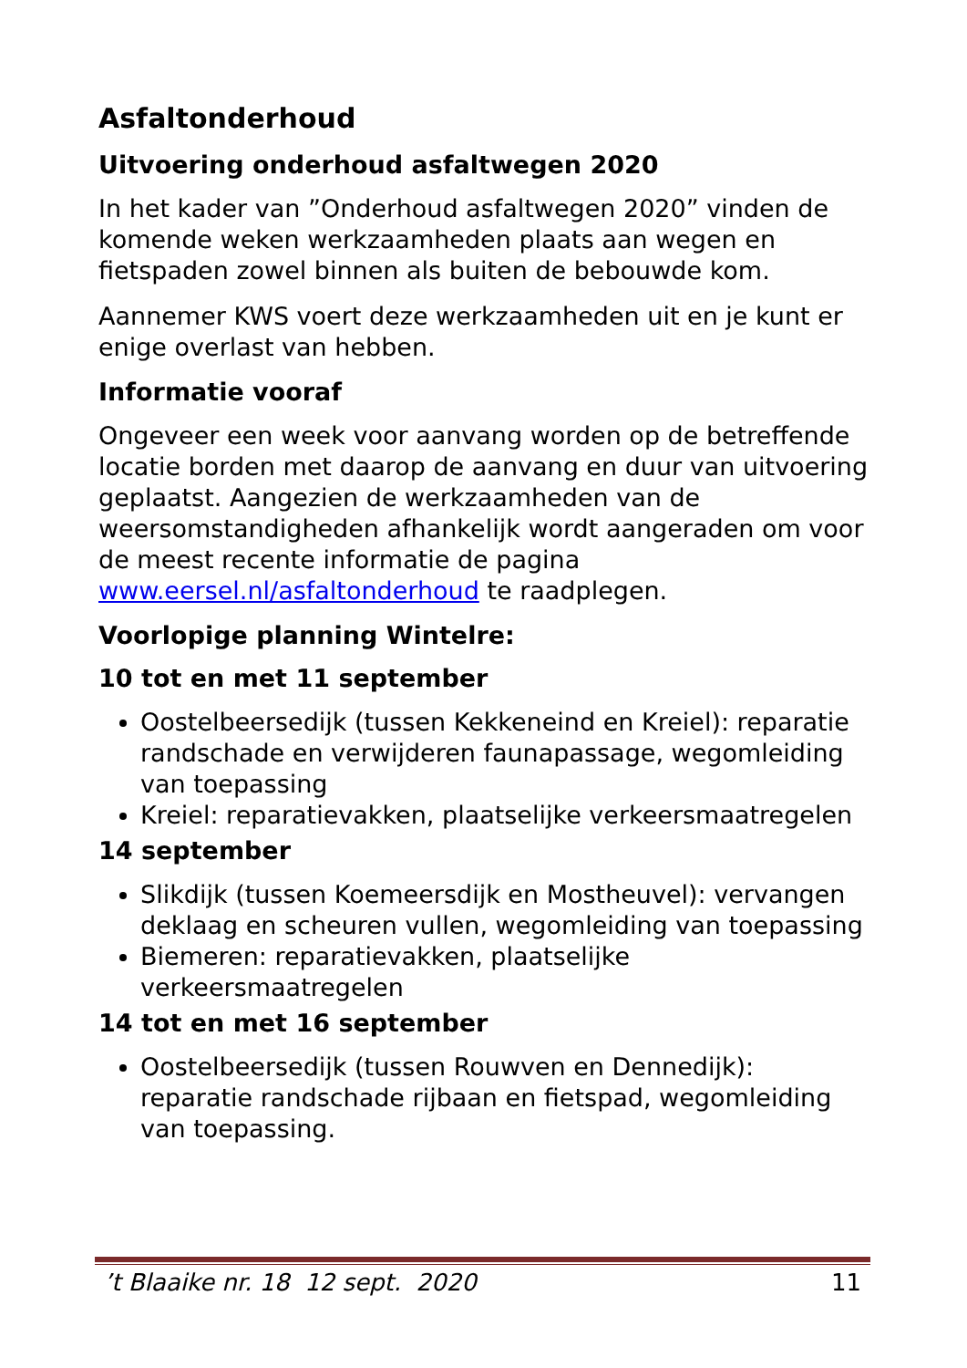Asfaltonderhoud
Uitvoering onderhoud asfaltwegen 2020
In het kader van ”Onderhoud asfaltwegen 2020” vinden de komende weken werkzaamheden plaats aan wegen en fietspaden zowel binnen als buiten de bebouwde kom.
Aannemer KWS voert deze werkzaamheden uit en je kunt er enige overlast van hebben.
Informatie vooraf
Ongeveer een week voor aanvang worden op de betreffende locatie borden met daarop de aanvang en duur van uitvoering geplaatst. Aangezien de werkzaamheden van de weersomstandigheden afhankelijk wordt aangeraden om voor de meest recente informatie de pagina www.eersel.nl/asfaltonderhoud te raadplegen.
Voorlopige planning Wintelre:
10 tot en met 11 september
Oostelbeersedijk (tussen Kekkeneind en Kreiel): reparatie randschade en verwijderen faunapassage, wegomleiding van toepassing
Kreiel: reparatievakken, plaatselijke verkeersmaatregelen
14 september
Slikdijk (tussen Koemeersdijk en Mostheuvel): vervangen deklaag en scheuren vullen, wegomleiding van toepassing
Biemeren: reparatievakken, plaatselijke verkeersmaatregelen
14 tot en met 16 september
Oostelbeersedijk (tussen Rouwven en Dennedijk): reparatie randschade rijbaan en fietspad, wegomleiding van toepassing.
’t Blaaike nr. 18 12 sept. 2020 11